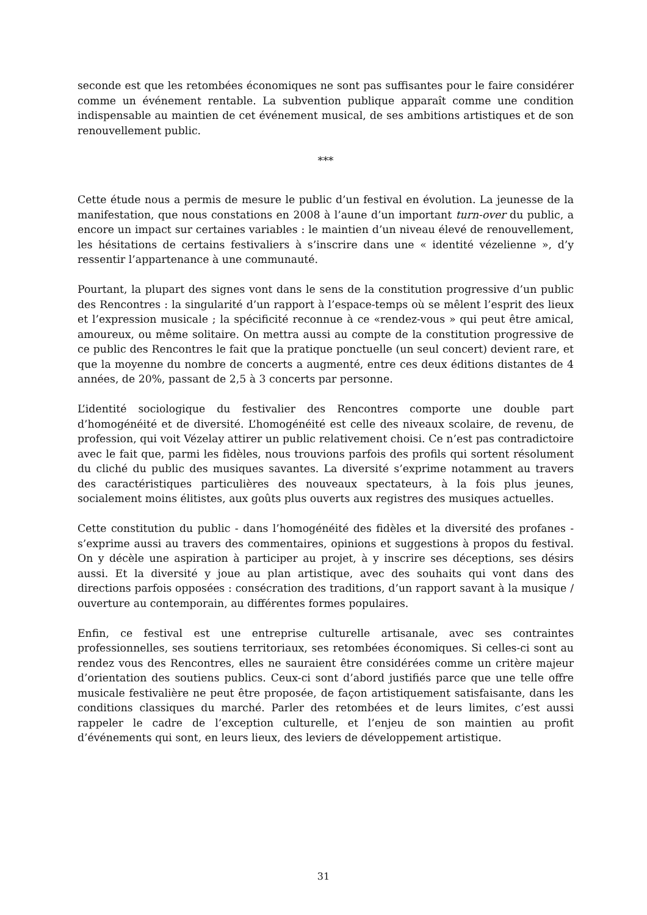seconde est que les retombées économiques ne sont pas suffisantes pour le faire considérer comme un événement rentable. La subvention publique apparaît comme une condition indispensable au maintien de cet événement musical, de ses ambitions artistiques et de son renouvellement public.
***
Cette étude nous a permis de mesure le public d’un festival en évolution. La jeunesse de la manifestation, que nous constations en 2008 à l’aune d’un important turn-over du public, a encore un impact sur certaines variables : le maintien d’un niveau élevé de renouvellement, les hésitations de certains festivaliers à s’inscrire dans une « identité vézelienne », d’y ressentir l’appartenance à une communauté.
Pourtant, la plupart des signes vont dans le sens de la constitution progressive d’un public des Rencontres : la singularité d’un rapport à l’espace-temps où se mêlent l’esprit des lieux et l’expression musicale ; la spécificité reconnue à ce «rendez-vous » qui peut être amical, amoureux, ou même solitaire. On mettra aussi au compte de la constitution progressive de ce public des Rencontres le fait que la pratique ponctuelle (un seul concert) devient rare, et que la moyenne du nombre de concerts a augmenté, entre ces deux éditions distantes de 4 années, de 20%, passant de 2,5 à 3 concerts par personne.
L’identité sociologique du festivalier des Rencontres comporte une double part d’homogénéité et de diversité. L’homogénéité est celle des niveaux scolaire, de revenu, de profession, qui voit Vézelay attirer un public relativement choisi. Ce n’est pas contradictoire avec le fait que, parmi les fidèles, nous trouvions parfois des profils qui sortent résolument du cliché du public des musiques savantes. La diversité s’exprime notamment au travers des caractéristiques particulières des nouveaux spectateurs, à la fois plus jeunes, socialement moins élitistes, aux goûts plus ouverts aux registres des musiques actuelles.
Cette constitution du public - dans l’homogénéité des fidèles et la diversité des profanes - s’exprime aussi au travers des commentaires, opinions et suggestions à propos du festival. On y décèle une aspiration à participer au projet, à y inscrire ses déceptions, ses désirs aussi. Et la diversité y joue au plan artistique, avec des souhaits qui vont dans des directions parfois opposées : consécration des traditions, d’un rapport savant à la musique / ouverture au contemporain, au différentes formes populaires.
Enfin, ce festival est une entreprise culturelle artisanale, avec ses contraintes professionnelles, ses soutiens territoriaux, ses retombées économiques. Si celles-ci sont au rendez vous des Rencontres, elles ne sauraient être considérées comme un critère majeur d’orientation des soutiens publics. Ceux-ci sont d’abord justifiés parce que une telle offre musicale festivalière ne peut être proposée, de façon artistiquement satisfaisante, dans les conditions classiques du marché. Parler des retombées et de leurs limites, c’est aussi rappeler le cadre de l’exception culturelle, et l’enjeu de son maintien au profit d’événements qui sont, en leurs lieux, des leviers de développement artistique.
31